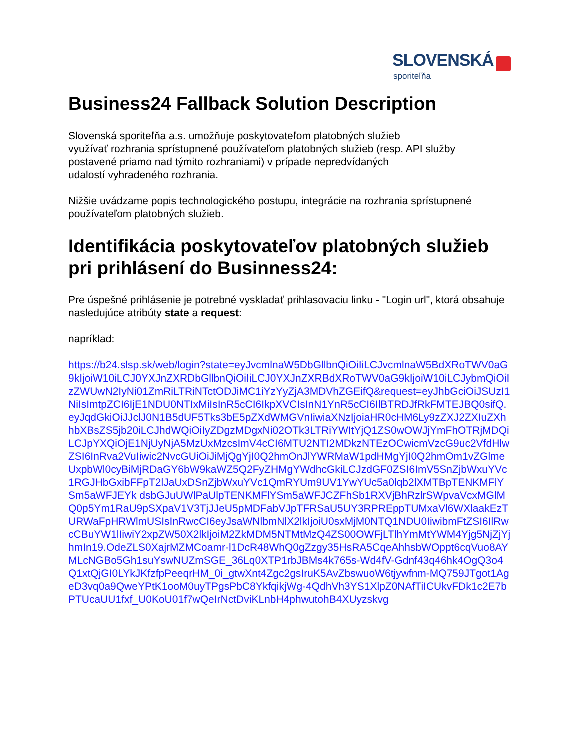SLOVENSKÁ
sporiteľňa
Business24 Fallback Solution Description
Slovenská sporiteľňa a.s. umožňuje poskytovateľom platobných služieb
využívať rozhrania sprístupnené používateľom platobných služieb (resp. API služby
postavené priamo nad týmito rozhraniami) v prípade nepredvídaných
udalostí vyhradeného rozhrania.
Nižšie uvádzame popis technologického postupu, integrácie na rozhrania sprístupnené používateľom platobných služieb.
Identifikácia poskytovateľov platobných služieb pri prihlásení do Businness24:
Pre úspešné prihlásenie je potrebné vyskladať prihlasovaciu linku - "Login url", ktorá obsahuje nasledujúce atribúty state a request:
napríklad:
https://b24.slsp.sk/web/login?state=eyJvcmlnaW5DbGllbnQiOiIiLCJvcmlnaW5BdXRoTWV0aG9kIjoiW10iLCJ0YXJnZXRDbGllbnQiOiIiLCJ0YXJnZXRBdXRoTWV0aG9kIjoiW10iLCJybmQiOiIzZWUwN2IyNi01ZmRiLTRiNTctODJiMC1iYzYyZjA3MDVhZGEifQ&request=eyJhbGciOiJSUzI1NiIsImtpZCI6IjE1NDU0NTIxMiIsInR5cCI6IkpXVCIsInN1YnR5cCI6IlBTRDJfRkFMTEJBQ0sifQ.eyJqdGkiOiJJclJ0N1B5dUF5Tks3bE5pZXdWMGVnIiwiaXNzIjoiaHR0cHM6Ly9zZXJ2ZXIuZXhhbXBsZS5jb20iLCJhdWQiOiIyZDgzMDgxNi02OTk3LTRiYWItYjQ1ZS0wOWJjYmFhOTRjMDQiLCJpYXQiOjE1NjUyNjA5MzUxMzcsImV4cCI6MTU2NTI2MDkzNTEzOCwicmVzcG9uc2VfdHlwZSI6InRva2VuIiwic2NvcGUiOiJiMjQgYjI0Q2hmOnJlYWRMaW1pdHMgYjI0Q2hmOm1vZGlmeUxpbWl0cyBiMjRDaGY6bW9kaWZ5Q2FyZHMgYWdhcGkiLCJzdGF0ZSI6ImV5SnZjbWxuYVc1RGJHbGxibFFpT2lJaUxDSnZjbWxuYVc1QmRYUm9UV1YwYUc5a0lqb2lXMTBpTENKMFlYSm5aWFJEYk dsbGJuUWlPaUlpTENKMFlYSm5aWFJCZFhSb1RXVjBhRzlrSWpvaVcxMGlMQ0p5Ym1RaU9pSXpaV1V3TjJJeU5pMDFabVJpTFRSaU5UY3RPREppTUMxaVl6WXlaakEzTURWaFpHRWlmUSIsInRwcCI6eyJsaWNlbmNlX2lkIjoiU0sxMjM0NTQ1NDU0IiwibmFtZSI6IlRwcCBuYW1lIiwiY2xpZW50X2lkIjoiM2ZkMDM5NTMtMzQ4ZS00OWFjLTlhYmMtYWM4Yjg5NjZjYjhmIn19.OdeZLS0XajrMZMCoamr-l1DcR48WhQ0gZzgy35HsRA5CqeAhhsbWOppt6cqVuo8AYMLcNGBo5Gh1suYswNUZmSGE_36Lq0XTP1rbJBMs4k765s-Wd4fV-Gdnf43q46hk4OgQ3o4Q1xtQjGI0LYkJKfzfpPeeqrHM_0i_gtwXnt4Zgc2gsIruK5AvZbswuoW6tjywfnm-MQ759JTgot1AgeD3vq0a9QweYPtK1ooM0uyTPgsPbC8YkfqikjWg-4QdhVh3YS1XlpZ0NAfTiICUkvFDk1c2E7bPTUcaUU1fxf_U0KoU01f7wQeIrNctDviKLnbH4phwutohB4XUyzskvg